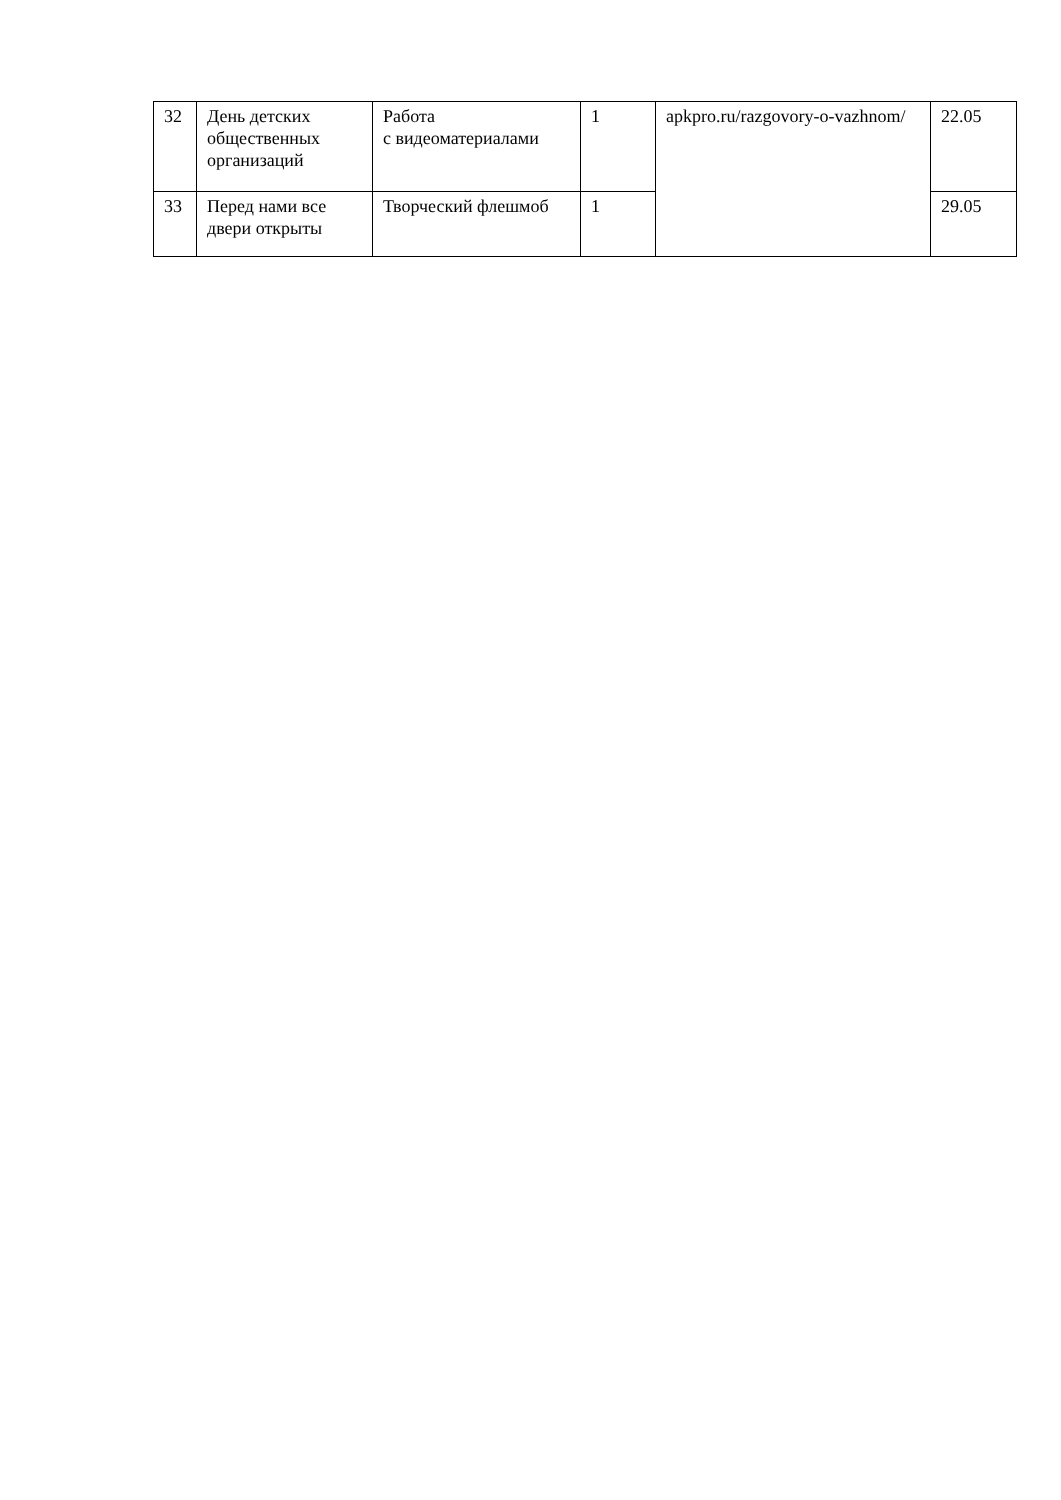| 32 | День детских общественных организаций | Работа с видеоматериалами | 1 | apkpro.ru/razgovory-o-vazhnom/ | 22.05 |
| 33 | Перед нами все двери открыты | Творческий флешмоб | 1 | | 29.05 |